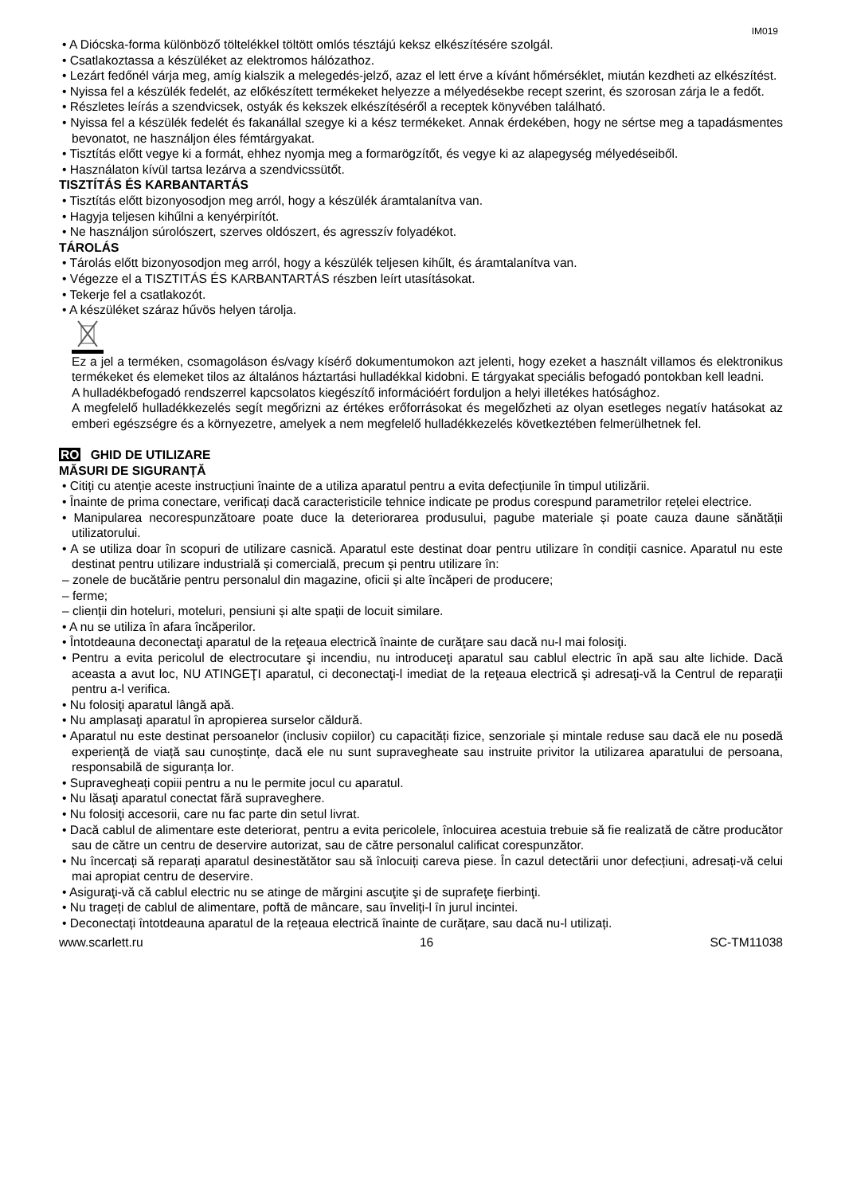IM019
• A Diócska-forma különböző töltelékkel töltött omlós tésztájú keksz elkészítésére szolgál.
• Csatlakoztassa a készüléket az elektromos hálózathoz.
• Lezárt fedőnél várja meg, amíg kialszik a melegedés-jelző, azaz el lett érve a kívánt hőmérséklet, miután kezdheti az elkészítést.
• Nyissa fel a készülék fedelét, az előkészített termékeket helyezze a mélyedésekbe recept szerint, és szorosan zárja le a fedőt.
• Részletes leírás a szendvicsek, ostyák és kekszek elkészítéséről a receptek könyvében található.
• Nyissa fel a készülék fedelét és fakanállal szegye ki a kész termékeket. Annak érdekében, hogy ne sértse meg a tapadásmentes bevonatot, ne használjon éles fémtárgyakat.
• Tisztítás előtt vegye ki a formát, ehhez nyomja meg a formarögzítőt, és vegye ki az alapegység mélyedéseiből.
• Használaton kívül tartsa lezárva a szendvicssütőt.
TISZTÍTÁS ÉS KARBANTARTÁS
• Tisztítás előtt bizonyosodjon meg arról, hogy a készülék áramtalanítva van.
• Hagyja teljesen kihűlni a kenyérpirítót.
• Ne használjon súrolószert, szerves oldószert, és agresszív folyadékot.
TÁROLÁS
• Tárolás előtt bizonyosodjon meg arról, hogy a készülék teljesen kihűlt, és áramtalanítva van.
• Végezze el a TISZTITÁS ÉS KARBANTARTÁS részben leírt utasításokat.
• Tekerje fel a csatlakozót.
• A készüléket száraz hűvös helyen tárolja.
Ez a jel a terméken, csomagoláson és/vagy kísérő dokumentumokon azt jelenti, hogy ezeket a használt villamos és elektronikus termékeket és elemeket tilos az általános háztartási hulladékkal kidobni. E tárgyakat speciális befogadó pontokban kell leadni.
A hulladékbefogadó rendszerrel kapcsolatos kiegészítő információért forduljon a helyi illetékes hatósághoz.
A megfelelő hulladékkezelés segít megőrizni az értékes erőforrásokat és megelőzheti az olyan esetleges negatív hatásokat az emberi egészségre és a környezetre, amelyek a nem megfelelő hulladékkezelés következtében felmerülhetnek fel.
RO GHID DE UTILIZARE
MĂSURI DE SIGURANȚĂ
• Citiți cu atenție aceste instrucțiuni înainte de a utiliza aparatul pentru a evita defecțiunile în timpul utilizării.
• Înainte de prima conectare, verificați dacă caracteristicile tehnice indicate pe produs corespund parametrilor rețelei electrice.
• Manipularea necorespunzătoare poate duce la deteriorarea produsului, pagube materiale și poate cauza daune sănătății utilizatorului.
• A se utiliza doar în scopuri de utilizare casnică. Aparatul este destinat doar pentru utilizare în condiții casnice. Aparatul nu este destinat pentru utilizare industrială și comercială, precum și pentru utilizare în:
– zonele de bucătărie pentru personalul din magazine, oficii și alte încăperi de producere;
– ferme;
– clienții din hoteluri, moteluri, pensiuni și alte spații de locuit similare.
• A nu se utiliza în afara încăperilor.
• Întotdeauna deconectaţi aparatul de la reţeaua electrică înainte de curăţare sau dacă nu-l mai folosiţi.
• Pentru a evita pericolul de electrocutare şi incendiu, nu introduceţi aparatul sau cablul electric în apă sau alte lichide. Dacă aceasta a avut loc, NU ATINGEŢI aparatul, ci deconectaţi-l imediat de la reţeaua electrică şi adresaţi-vă la Centrul de reparaţii pentru a-l verifica.
• Nu folosiţi aparatul lângă apă.
• Nu amplasaţi aparatul în apropierea surselor căldură.
• Aparatul nu este destinat persoanelor (inclusiv copiilor) cu capacități fizice, senzoriale și mintale reduse sau dacă ele nu posedă experiență de viață sau cunoștințe, dacă ele nu sunt supravegheate sau instruite privitor la utilizarea aparatului de persoana, responsabilă de siguranța lor.
• Supravegheați copiii pentru a nu le permite jocul cu aparatul.
• Nu lăsaţi aparatul conectat fără supraveghere.
• Nu folosiţi accesorii, care nu fac parte din setul livrat.
• Dacă cablul de alimentare este deteriorat, pentru a evita pericolele, înlocuirea acestuia trebuie să fie realizată de către producător sau de către un centru de deservire autorizat, sau de către personalul calificat corespunzător.
• Nu încercați să reparați aparatul desinestătător sau să înlocuiți careva piese. În cazul detectării unor defecțiuni, adresați-vă celui mai apropiat centru de deservire.
• Asiguraţi-vă că cablul electric nu se atinge de mărgini ascuţite şi de suprafeţe fierbinţi.
• Nu trageți de cablul de alimentare, poftă de mâncare, sau înveliți-l în jurul incintei.
• Deconectați întotdeauna aparatul de la rețeaua electrică înainte de curățare, sau dacă nu-l utilizați.
www.scarlett.ru 16 SC-TM11038